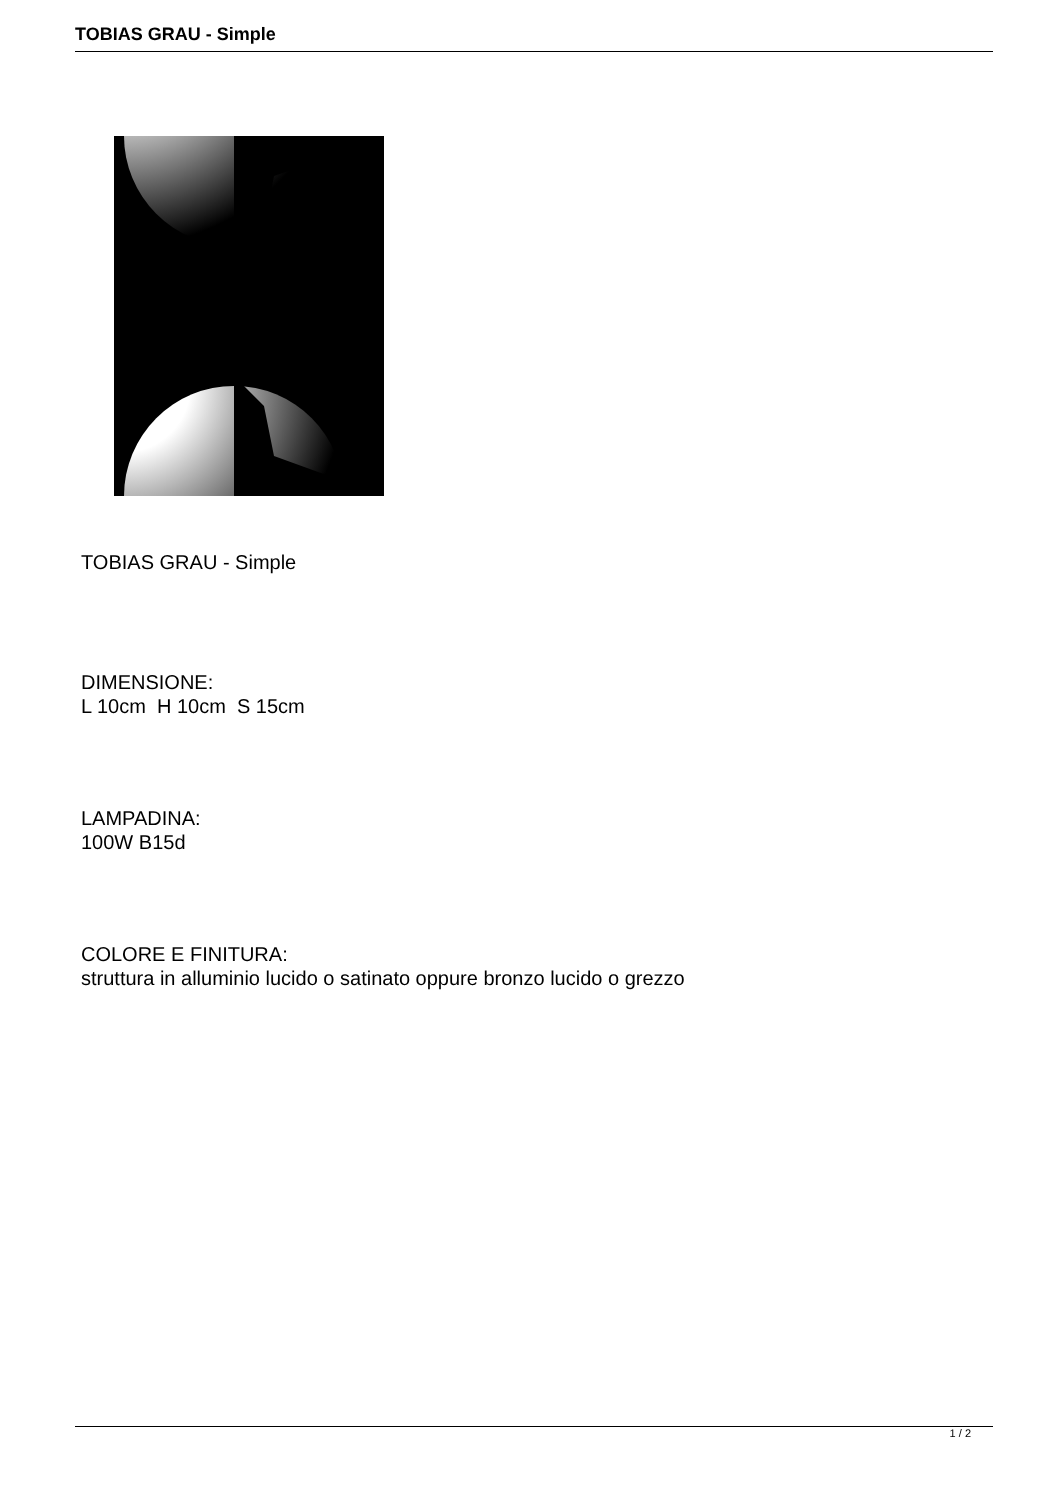TOBIAS GRAU - Simple
TOBIAS GRAU - Simple
DIMENSIONE:
L 10cm H 10cm S 15cm
LAMPADINA:
100W B15d
COLORE E FINITURA:
struttura in alluminio lucido o satinato oppure bronzo lucido o grezzo
1 / 2